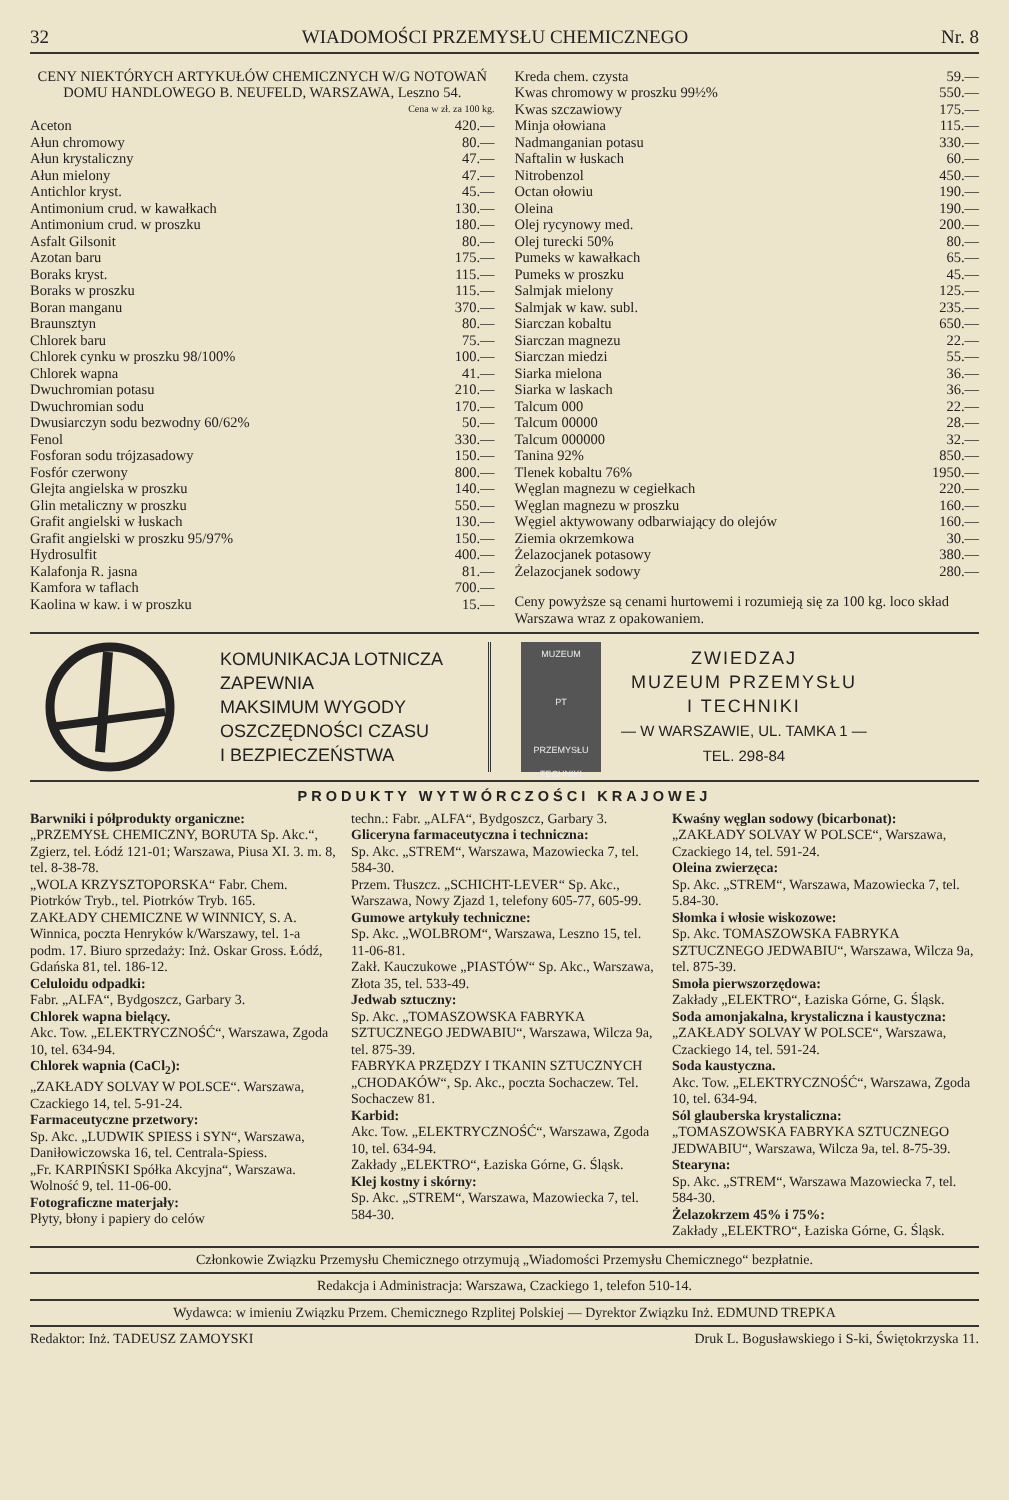32 WIADOMOŚCI PRZEMYSŁU CHEMICZNEGO Nr. 8
CENY NIEKTÓRYCH ARTYKUŁÓW CHEMICZNYCH W/G NOTOWAŃ DOMU HANDLOWEGO B. NEUFELD, WARSZAWA, Leszno 54.
Cena w zł. za 100 kg.
| Aceton | 420.— |
| Ałun chromowy | 80.— |
| Ałun krystaliczny | 47.— |
| Ałun mielony | 47.— |
| Antichlor kryst. | 45.— |
| Antimonium crud. w kawałkach | 130.— |
| Antimonium crud. w proszku | 180.— |
| Asfalt Gilsonit | 80.— |
| Azotan baru | 175.— |
| Boraks kryst. | 115.— |
| Boraks w proszku | 115.— |
| Boran manganu | 370.— |
| Braunsztyn | 80.— |
| Chlorek baru | 75.— |
| Chlorek cynku w proszku 98/100% | 100.— |
| Chlorek wapna | 41.— |
| Dwuchromian potasu | 210.— |
| Dwuchromian sodu | 170.— |
| Dwusiarczyn sodu bezwodny 60/62% | 50.— |
| Fenol | 330.— |
| Fosforan sodu trójzasadowy | 150.— |
| Fosfór czerwony | 800.— |
| Glejta angielska w proszku | 140.— |
| Glin metaliczny w proszku | 550.— |
| Grafit angielski w łuskach | 130.— |
| Grafit angielski w proszku 95/97% | 150.— |
| Hydrosulfit | 400.— |
| Kalafonja R. jasna | 81.— |
| Kamfora w taflach | 700.— |
| Kaolina w kaw. i w proszku | 15.— |
| Kreda chem. czysta | 59.— |
| Kwas chromowy w proszku 99½% | 550.— |
| Kwas szczawiowy | 175.— |
| Minja ołowiana | 115.— |
| Nadmanganian potasu | 330.— |
| Naftalin w łuskach | 60.— |
| Nitrobenzol | 450.— |
| Octan ołowiu | 190.— |
| Oleina | 190.— |
| Olej rycynowy med. | 200.— |
| Olej turecki 50% | 80.— |
| Pumeks w kawałkach | 65.— |
| Pumeks w proszku | 45.— |
| Salmjak mielony | 125.— |
| Salmjak w kaw. subl. | 235.— |
| Siarczan kobaltu | 650.— |
| Siarczan magnezu | 22.— |
| Siarczan miedzi | 55.— |
| Siarka mielona | 36.— |
| Siarka w laskach | 36.— |
| Talcum 000 | 22.— |
| Talcum 00000 | 28.— |
| Talcum 000000 | 32.— |
| Tanina 92% | 850.— |
| Tlenek kobaltu 76% | 1950.— |
| Węglan magnezu w cegiełkach | 220.— |
| Węglan magnezu w proszku | 160.— |
| Węgiel aktywowany odbarwiający do olejów | 160.— |
| Ziemia okrzemkowa | 30.— |
| Żelazocjanek potasowy | 380.— |
| Żelazocjanek sodowy | 280.— |
Ceny powyższe są cenami hurtowemi i rozumieją się za 100 kg. loco skład Warszawa wraz z opakowaniem.
KOMUNIKACJA LOTNICZA
ZAPEWNIA
MAKSIMUM WYGODY
OSZCZĘDNOŚCI CZASU
I BEZPIECZEŃSTWA
MUZEUM
PT
PRZEMYSŁU TECHNIKI
ZWIEDZAJ
MUZEUM PRZEMYSŁU
I TECHNIKI
— W WARSZAWIE, UL. TAMKA 1 —
TEL. 298-84
PRODUKTY WYTWÓRCZOŚCI KRAJOWEJ
Barwniki i półprodukty organiczne:
„PRZEMYSŁ CHEMICZNY, BORUTA Sp. Akc.“, Zgierz, tel. Łódź 121-01; Warszawa, Piusa XI. 3. m. 8, tel. 8-38-78.
„WOLA KRZYSZTOPORSKA“ Fabr. Chem. Piotrków Tryb., tel. Piotrków Tryb. 165.
ZAKŁADY CHEMICZNE W WINNICY, S. A. Winnica, poczta Henryków k/Warszawy, tel. 1-a podm. 17. Biuro sprzedaży: Inż. Oskar Gross. Łódź, Gdańska 81, tel. 186-12.
Celuloidu odpadki:
Fabr. „ALFA“, Bydgoszcz, Garbary 3.
Chlorek wapna bielący.
Akc. Tow. „ELEKTRYCZNOŚĆ“, Warszawa, Zgoda 10, tel. 634-94.
Chlorek wapnia (CaCl<sub>2</sub>):
„ZAKŁADY SOLVAY W POLSCE“. Warszawa, Czackiego 14, tel. 5-91-24.
Farmaceutyczne przetwory:
Sp. Akc. „LUDWIK SPIESS i SYN“, Warszawa, Daniłowiczowska 16, tel. Centrala-Spiess.
„Fr. KARPIŃSKI Spółka Akcyjna“, Warszawa. Wolność 9, tel. 11-06-00.
Fotograficzne materjały:
Płyty, błony i papiery do celów
techn.: Fabr. „ALFA“, Bydgoszcz, Garbary 3.
Gliceryna farmaceutyczna i techniczna:
Sp. Akc. „STREM“, Warszawa, Mazowiecka 7, tel. 584-30.
Przem. Tłuszcz. „SCHICHT-LEVER“ Sp. Akc., Warszawa, Nowy Zjazd 1, telefony 605-77, 605-99.
Gumowe artykuły techniczne:
Sp. Akc. „WOLBROM“, Warszawa, Leszno 15, tel. 11-06-81.
Zakł. Kauczukowe „PIASTÓW“ Sp. Akc., Warszawa, Złota 35, tel. 533-49.
Jedwab sztuczny:
Sp. Akc. „TOMASZOWSKA FABRYKA SZTUCZNEGO JEDWABIU“, Warszawa, Wilcza 9a, tel. 875-39.
FABRYKA PRZĘDZY I TKANIN SZTUCZNYCH „CHODAKÓW“, Sp. Akc., poczta Sochaczew. Tel. Sochaczew 81.
Karbid:
Akc. Tow. „ELEKTRYCZNOŚĆ“, Warszawa, Zgoda 10, tel. 634-94.
Zakłady „ELEKTRO“, Łaziska Górne, G. Śląsk.
Klej kostny i skórny:
Sp. Akc. „STREM“, Warszawa, Mazowiecka 7, tel. 584-30.
Kwaśny węglan sodowy (bicarbonat):
„ZAKŁADY SOLVAY W POLSCE“, Warszawa, Czackiego 14, tel. 591-24.
Oleina zwierzęca:
Sp. Akc. „STREM“, Warszawa, Mazowiecka 7, tel. 5.84-30.
Słomka i włosie wiskozowe:
Sp. Akc. TOMASZOWSKA FABRYKA SZTUCZNEGO JEDWABIU“, Warszawa, Wilcza 9a, tel. 875-39.
Smoła pierwszorzędowa:
Zakłady „ELEKTRO“, Łaziska Górne, G. Śląsk.
Soda amonjakalna, krystaliczna i kaustyczna:
„ZAKŁADY SOLVAY W POLSCE“, Warszawa, Czackiego 14, tel. 591-24.
Soda kaustyczna.
Akc. Tow. „ELEKTRYCZNOŚĆ“, Warszawa, Zgoda 10, tel. 634-94.
Sól glauberska krystaliczna:
„TOMASZOWSKA FABRYKA SZTUCZNEGO JEDWABIU“, Warszawa, Wilcza 9a, tel. 8-75-39.
Stearyna:
Sp. Akc. „STREM“, Warszawa Mazowiecka 7, tel. 584-30.
Żelazokrzem 45% i 75%:
Zakłady „ELEKTRO“, Łaziska Górne, G. Śląsk.
Członkowie Związku Przemysłu Chemicznego otrzymują „Wiadomości Przemysłu Chemicznego“ bezpłatnie.
Redakcja i Administracja: Warszawa, Czackiego 1, telefon 510-14.
Wydawca: w imieniu Związku Przem. Chemicznego Rzplitej Polskiej — Dyrektor Związku Inż. EDMUND TREPKA
Redaktor: Inż. TADEUSZ ZAMOYSKI Druk L. Bogusławskiego i S-ki, Świętokrzyska 11.